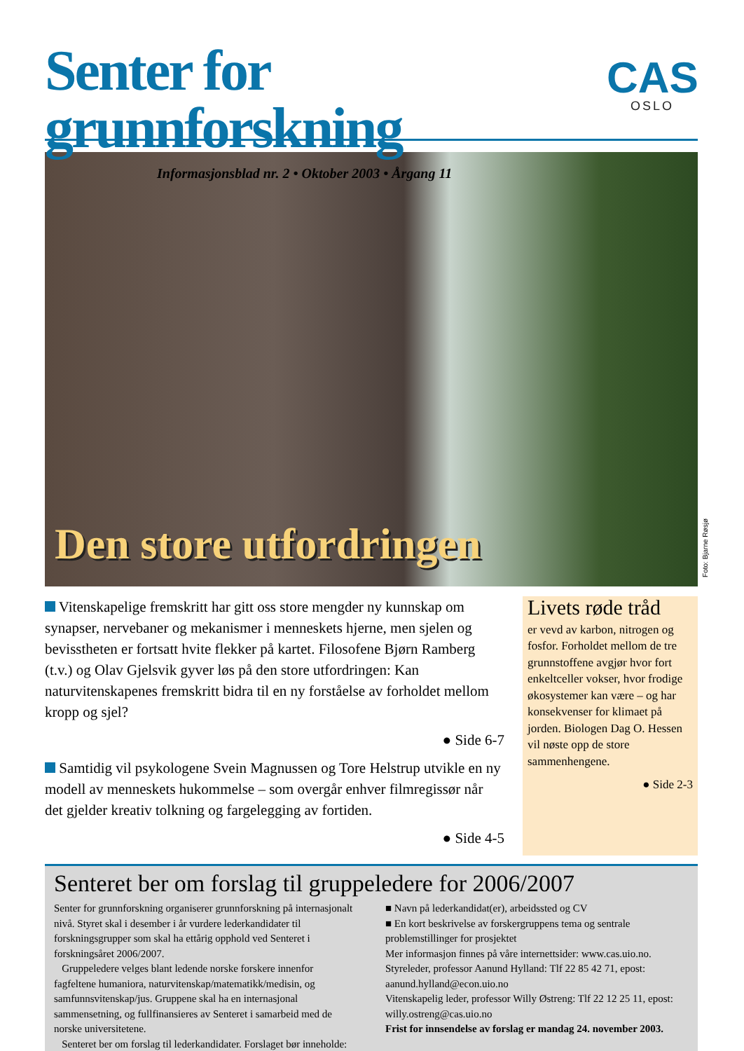Senter for grunnforskning
Informasjonsblad nr. 2 • Oktober 2003 • Årgang 11
CAS
OSLO
Den store utfordringen
Vitenskapelige fremskritt har gitt oss store mengder ny kunnskap om synapser, nervebaner og mekanismer i menneskets hjerne, men sjelen og bevisstheten er fortsatt hvite flekker på kartet. Filosofene Bjørn Ramberg (t.v.) og Olav Gjelsvik gyver løs på den store utfordringen: Kan naturvitenskapenes fremskritt bidra til en ny forståelse av forholdet mellom kropp og sjel?
● Side 6-7
Samtidig vil psykologene Svein Magnussen og Tore Helstrup utvikle en ny modell av menneskets hukommelse – som overgår enhver filmregissør når det gjelder kreativ tolkning og fargelegging av fortiden.
● Side 4-5
Livets røde tråd
er vevd av karbon, nitrogen og fosfor. Forholdet mellom de tre grunnstoffene avgjør hvor fort enkeltceller vokser, hvor frodige økosystemer kan være – og har konsekvenser for klimaet på jorden. Biologen Dag O. Hessen vil nøste opp de store sammenhengene.
● Side 2-3
Senteret ber om forslag til gruppeledere for 2006/2007
Senter for grunnforskning organiserer grunnforskning på internasjonalt nivå. Styret skal i desember i år vurdere lederkandidater til forskningsgrupper som skal ha ettårig opphold ved Senteret i forskningsåret 2006/2007.
Gruppeledere velges blant ledende norske forskere innenfor fagfeltene humaniora, naturvitenskap/matematikk/medisin, og samfunnsvitenskap/jus. Gruppene skal ha en internasjonal sammensetning, og fullfinansieres av Senteret i samarbeid med de norske universitetene.
Senteret ber om forslag til lederkandidater. Forslaget bør inneholde:
■ Navn på lederkandidat(er), arbeidssted og CV
■ En kort beskrivelse av forskergruppens tema og sentrale problemstillinger for prosjektet
Mer informasjon finnes på våre internettsider: www.cas.uio.no.
Styreleder, professor Aanund Hylland: Tlf 22 85 42 71, epost: aanund.hylland@econ.uio.no
Vitenskapelig leder, professor Willy Østreng: Tlf 22 12 25 11, epost: willy.ostreng@cas.uio.no
Frist for innsendelse av forslag er mandag 24. november 2003.
Foto: Bjarne Røsjø